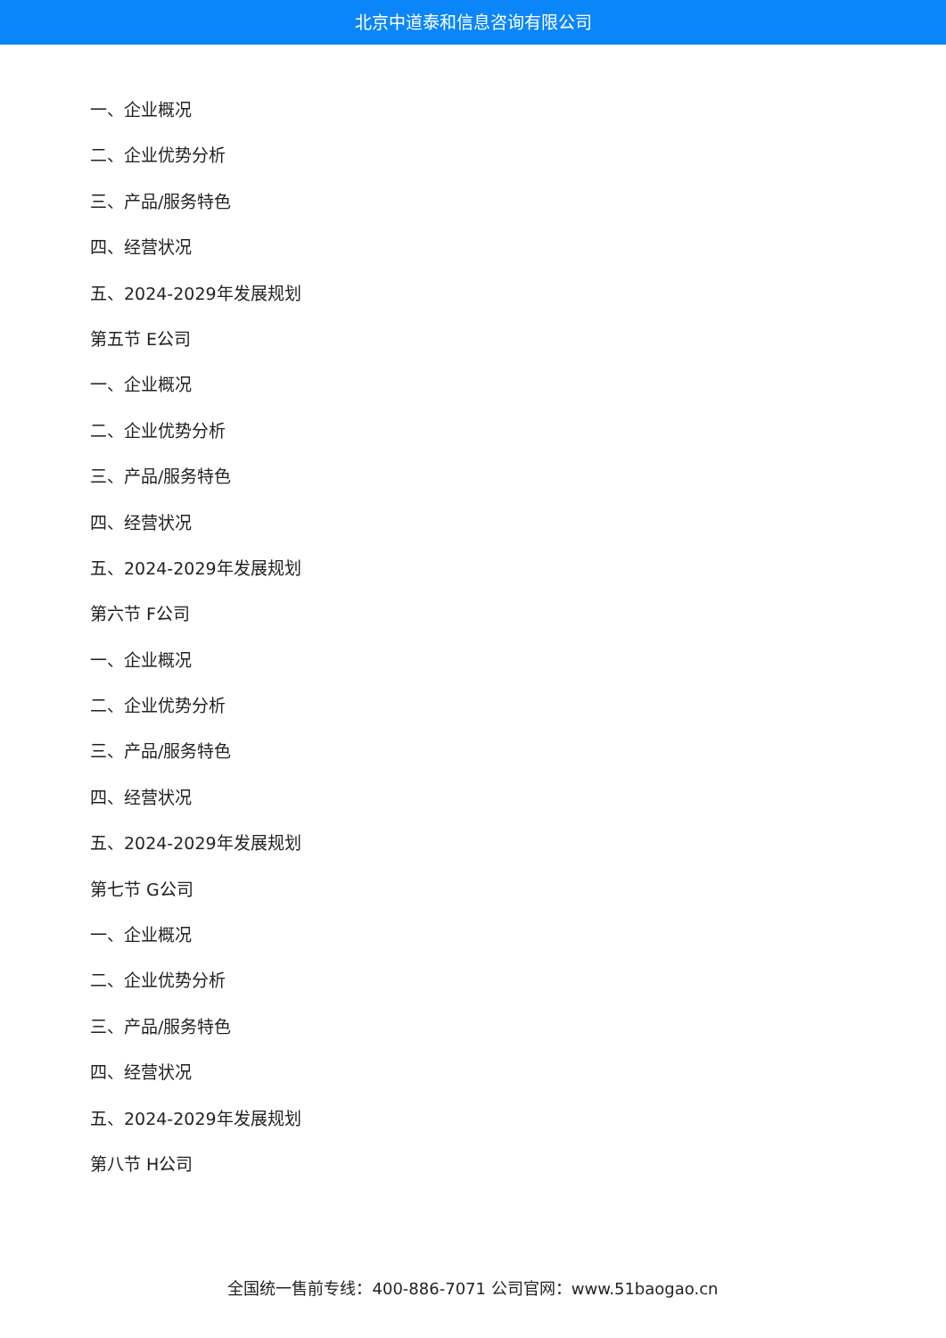北京中道泰和信息咨询有限公司
一、企业概况
二、企业优势分析
三、产品/服务特色
四、经营状况
五、2024-2029年发展规划
第五节 E公司
一、企业概况
二、企业优势分析
三、产品/服务特色
四、经营状况
五、2024-2029年发展规划
第六节 F公司
一、企业概况
二、企业优势分析
三、产品/服务特色
四、经营状况
五、2024-2029年发展规划
第七节 G公司
一、企业概况
二、企业优势分析
三、产品/服务特色
四、经营状况
五、2024-2029年发展规划
第八节 H公司
全国统一售前专线：400-886-7071 公司官网：www.51baogao.cn